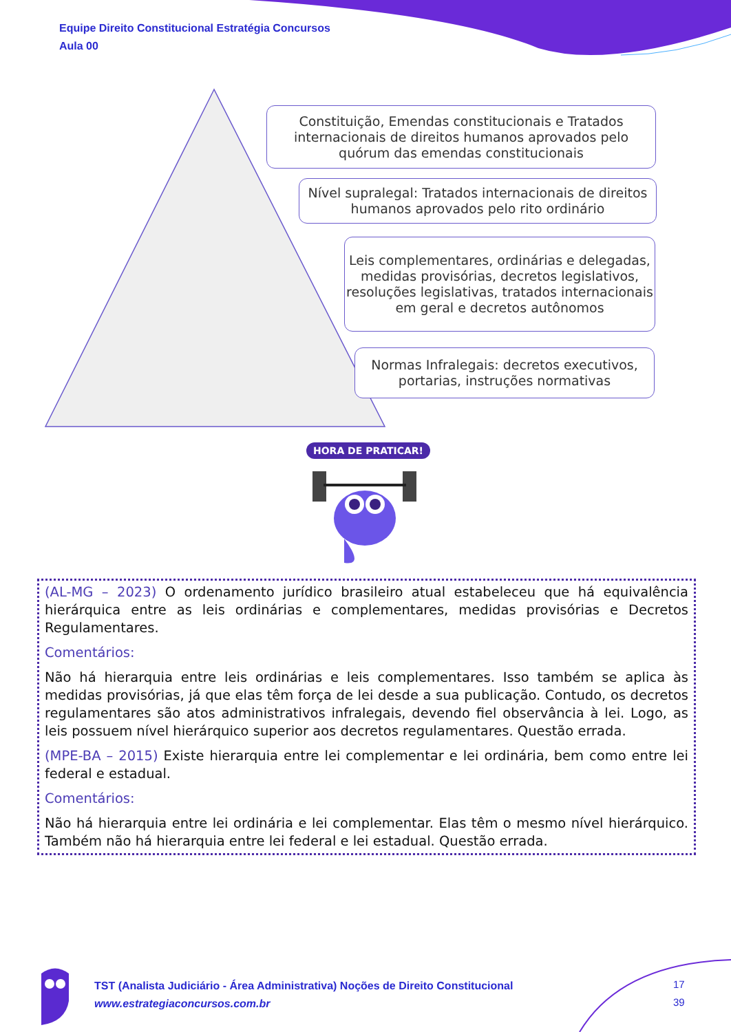Equipe Direito Constitucional Estratégia Concursos
Aula 00
Constituição, Emendas constitucionais e Tratados internacionais de direitos humanos aprovados pelo quórum das emendas constitucionais
Nível supralegal: Tratados internacionais de direitos humanos aprovados pelo rito ordinário
Leis complementares, ordinárias e delegadas, medidas provisórias, decretos legislativos, resoluções legislativas, tratados internacionais em geral e decretos autônomos
Normas Infralegais: decretos executivos, portarias, instruções normativas
HORA DE PRATICAR!
(AL-MG – 2023) O ordenamento jurídico brasileiro atual estabeleceu que há equivalência hierárquica entre as leis ordinárias e complementares, medidas provisórias e Decretos Regulamentares.
Comentários:
Não há hierarquia entre leis ordinárias e leis complementares. Isso também se aplica às medidas provisórias, já que elas têm força de lei desde a sua publicação. Contudo, os decretos regulamentares são atos administrativos infralegais, devendo fiel observância à lei. Logo, as leis possuem nível hierárquico superior aos decretos regulamentares. Questão errada.
(MPE-BA – 2015) Existe hierarquia entre lei complementar e lei ordinária, bem como entre lei federal e estadual.
Comentários:
Não há hierarquia entre lei ordinária e lei complementar. Elas têm o mesmo nível hierárquico. Também não há hierarquia entre lei federal e lei estadual. Questão errada.
TST (Analista Judiciário - Área Administrativa) Noções de Direito Constitucional
www.estrategiaconcursos.com.br
17
39